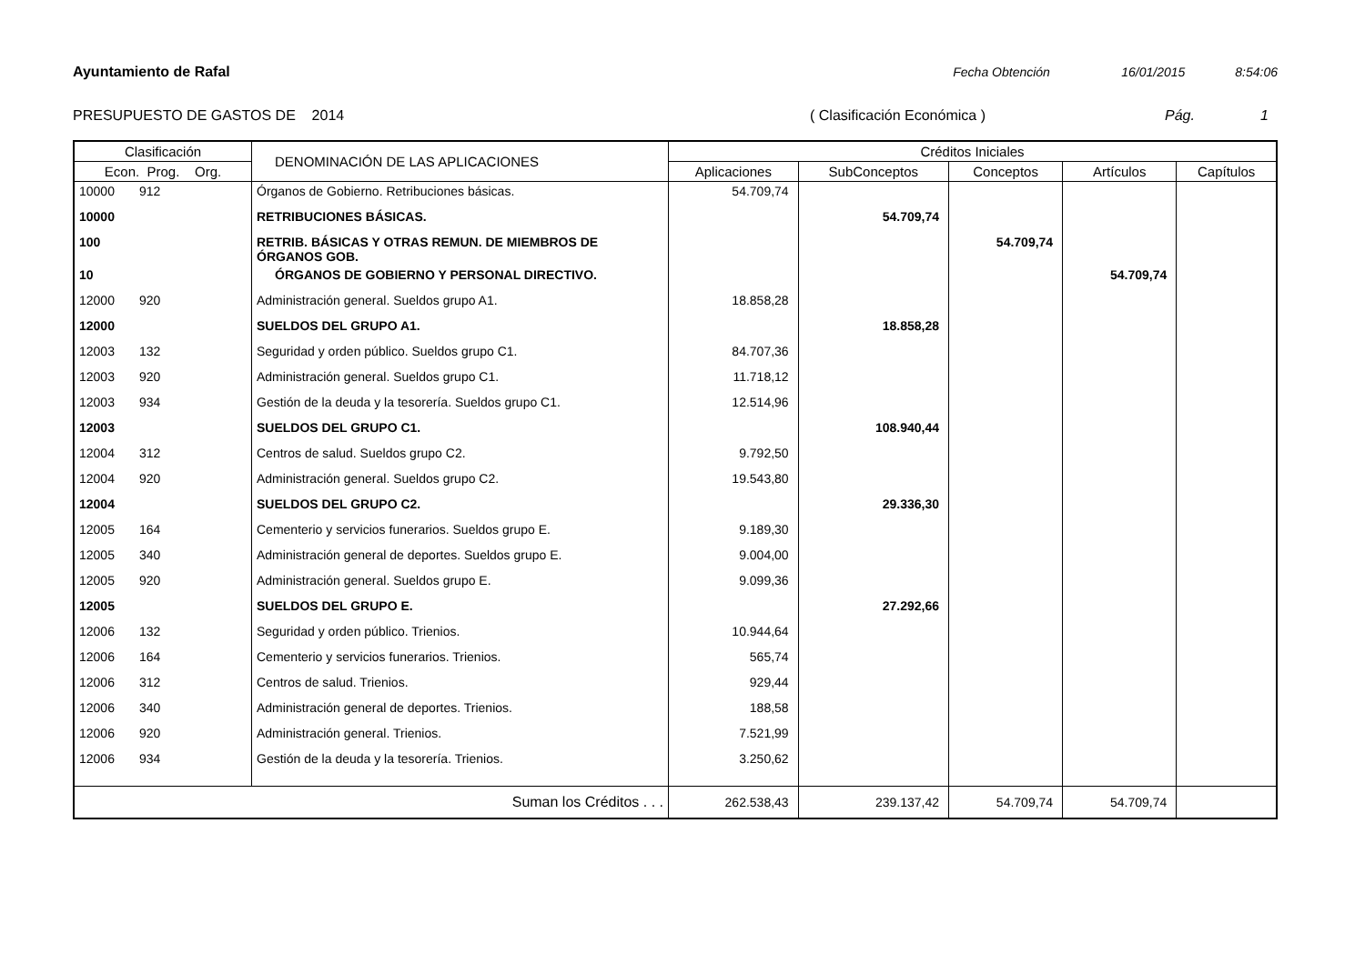Ayuntamiento de Rafal Fecha Obtención 16/01/2015 8:54:06
PRESUPUESTO DE GASTOS DE 2014 ( Clasificación Económica ) Pág. 1
| Clasificación | DENOMINACIÓN DE LAS APLICACIONES | Créditos Iniciales | | | | |
| --- | --- | --- | --- | --- | --- | --- |
| Econ. Prog. Org. | | Aplicaciones | SubConceptos | Conceptos | Artículos | Capítulos |
| 10000 912 | Órganos de Gobierno. Retribuciones básicas. | 54.709,74 | | | | |
| 10000 | RETRIBUCIONES BÁSICAS. | | 54.709,74 | | | |
| 100 | RETRIB. BÁSICAS Y OTRAS REMUN. DE MIEMBROS DE ÓRGANOS GOB. | | | 54.709,74 | | |
| 10 | ÓRGANOS DE GOBIERNO Y PERSONAL DIRECTIVO. | | | | 54.709,74 | |
| 12000 920 | Administración general. Sueldos grupo A1. | 18.858,28 | | | | |
| 12000 | SUELDOS DEL GRUPO A1. | | 18.858,28 | | | |
| 12003 132 | Seguridad y orden público. Sueldos grupo C1. | 84.707,36 | | | | |
| 12003 920 | Administración general. Sueldos grupo C1. | 11.718,12 | | | | |
| 12003 934 | Gestión de la deuda y la tesorería. Sueldos grupo C1. | 12.514,96 | | | | |
| 12003 | SUELDOS DEL GRUPO C1. | | 108.940,44 | | | |
| 12004 312 | Centros de salud. Sueldos grupo C2. | 9.792,50 | | | | |
| 12004 920 | Administración general. Sueldos grupo C2. | 19.543,80 | | | | |
| 12004 | SUELDOS DEL GRUPO C2. | | 29.336,30 | | | |
| 12005 164 | Cementerio y servicios funerarios. Sueldos grupo E. | 9.189,30 | | | | |
| 12005 340 | Administración general de deportes. Sueldos grupo E. | 9.004,00 | | | | |
| 12005 920 | Administración general. Sueldos grupo E. | 9.099,36 | | | | |
| 12005 | SUELDOS DEL GRUPO E. | | 27.292,66 | | | |
| 12006 132 | Seguridad y orden público. Trienios. | 10.944,64 | | | | |
| 12006 164 | Cementerio y servicios funerarios. Trienios. | 565,74 | | | | |
| 12006 312 | Centros de salud. Trienios. | 929,44 | | | | |
| 12006 340 | Administración general de deportes. Trienios. | 188,58 | | | | |
| 12006 920 | Administración general. Trienios. | 7.521,99 | | | | |
| 12006 934 | Gestión de la deuda y la tesorería. Trienios. | 3.250,62 | | | | |
| Suman los Créditos . . . | | 262.538,43 | 239.137,42 | 54.709,74 | 54.709,74 | |